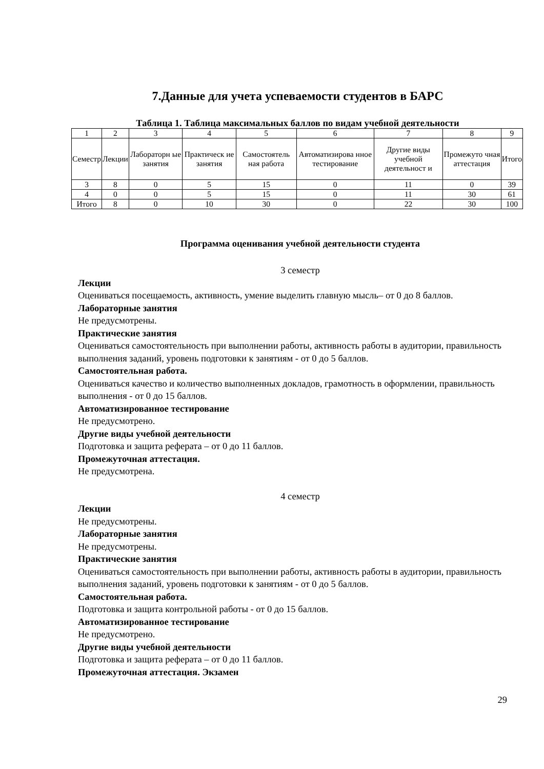7.Данные для учета успеваемости студентов в БАРС
Таблица 1. Таблица максимальных баллов по видам учебной деятельности
| 1 | 2 | 3 | 4 | 5 | 6 | 7 | 8 | 9 |
| Семестр | Лекции | Лабораторн ые занятия | Практическ ие занятия | Самостоятель ная работа | Автоматизирова нное тестирование | Другие виды учебной деятельност и | Промежуто чная аттестация | Итого |
| 3 | 8 | 0 | 5 | 15 | 0 | 11 | 0 | 39 |
| 4 | 0 | 0 | 5 | 15 | 0 | 11 | 30 | 61 |
| Итого | 8 | 0 | 10 | 30 | 0 | 22 | 30 | 100 |
Программа оценивания учебной деятельности студента
3 семестр
Лекции
Оцениваться посещаемость, активность, умение выделить главную мысль– от 0 до 8 баллов.
Лабораторные занятия
Не предусмотрены.
Практические занятия
Оцениваться самостоятельность при выполнении работы, активность работы в аудитории, правильность выполнения заданий, уровень подготовки к занятиям - от 0 до 5 баллов.
Самостоятельная работа.
Оцениваться качество и количество выполненных докладов, грамотность в оформлении, правильность выполнения - от 0 до 15 баллов.
Автоматизированное тестирование
Не предусмотрено.
Другие виды учебной деятельности
Подготовка и защита реферата – от 0 до 11 баллов.
Промежуточная аттестация.
Не предусмотрена.
4 семестр
Лекции
Не предусмотрены.
Лабораторные занятия
Не предусмотрены.
Практические занятия
Оцениваться самостоятельность при выполнении работы, активность работы в аудитории, правильность выполнения заданий, уровень подготовки к занятиям - от 0 до 5 баллов.
Самостоятельная работа.
Подготовка и защита контрольной работы - от 0 до 15 баллов.
Автоматизированное тестирование
Не предусмотрено.
Другие виды учебной деятельности
Подготовка и защита реферата – от 0 до 11 баллов.
Промежуточная аттестация. Экзамен
29